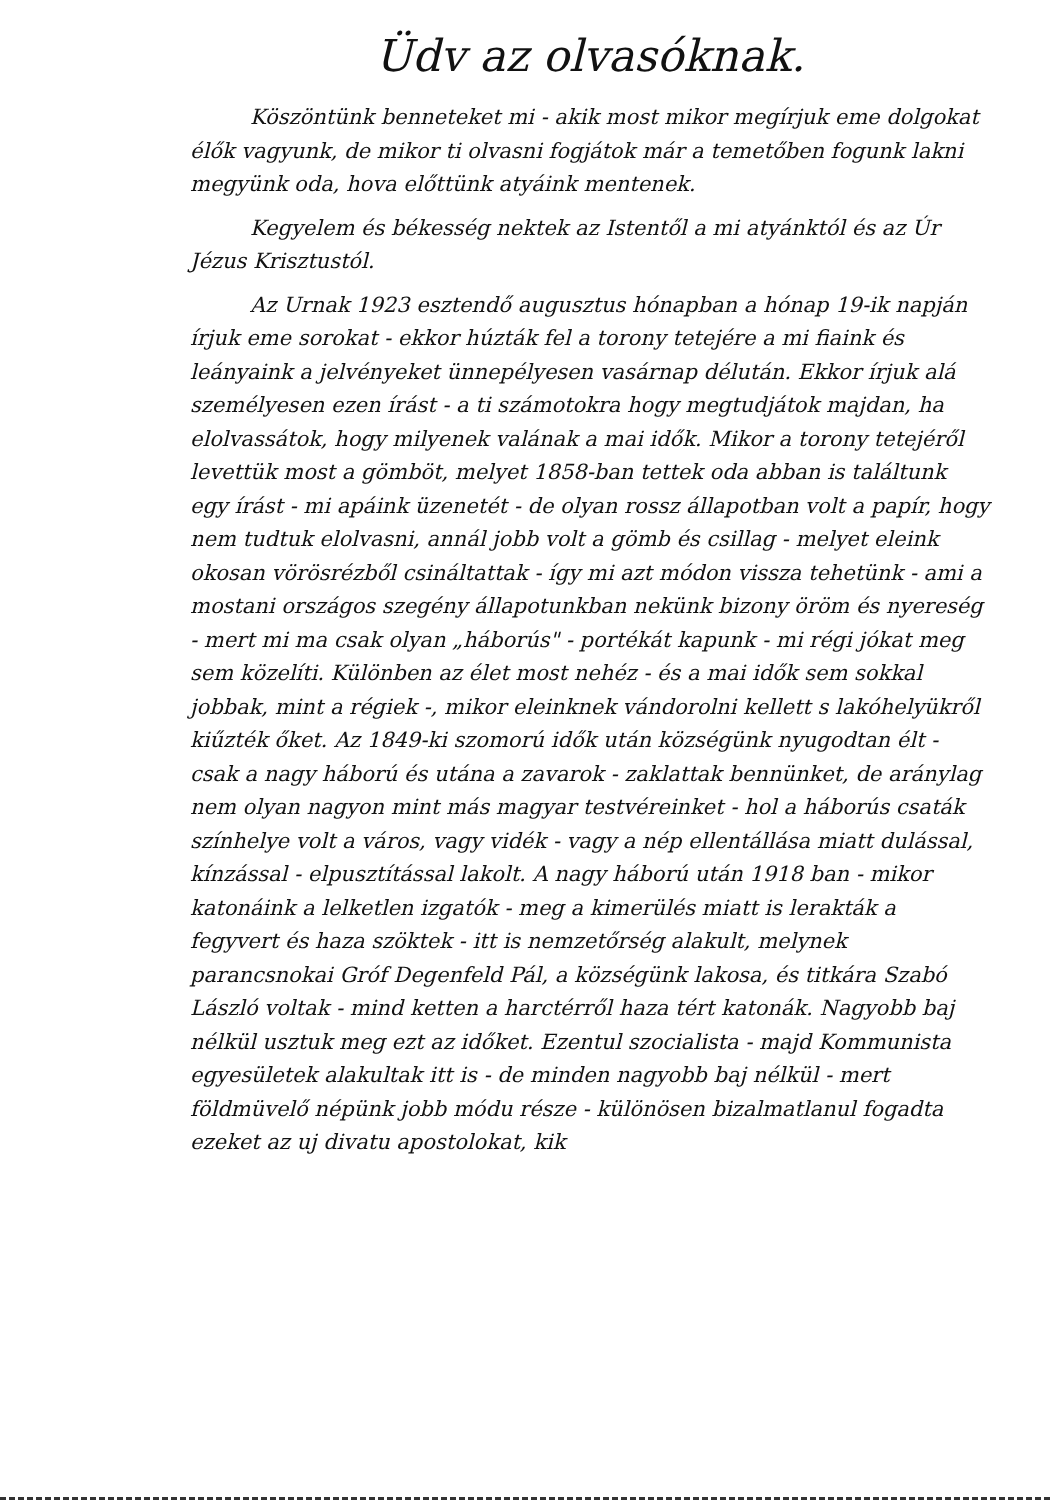Üdv az olvasóknak.
Köszöntünk benneteket mi - akik most mikor megírjuk eme dolgokat élők vagyunk, de mikor ti olvasni fogjátok már a temetőben fogunk lakni megyünk oda, hova előttünk atyáink mentenek.
Kegyelem és békesség nektek az Istentől a mi atyánktól és az Úr Jézus Krisztustól.
Az Urnak 1923 esztendő augusztus hónapban a hónap 19-ik napján írjuk eme sorokat - ekkor húzták fel a torony tetejére a mi fiaink és leányaink a jelvényeket ünnepélyesen vasárnap délután. Ekkor írjuk alá személyesen ezen írást - a ti számotokra hogy megtudjátok majdan, ha elolvassátok, hogy milyenek valának a mai idők. Mikor a torony tetejéről levettük most a gömböt, melyet 1858-ban tettek oda abban is találtunk egy írást - mi apáink üzenetét - de olyan rossz állapotban volt a papír, hogy nem tudtuk elolvasni, annál jobb volt a gömb és csillag - melyet eleink okosan vörösrézből csináltattak - így mi azt módon vissza tehetünk - ami a mostani országos szegény állapotunkban nekünk bizony öröm és nyereség - mert mi ma csak olyan „háborús" - portékát kapunk - mi régi jókat meg sem közelíti. Különben az élet most nehéz - és a mai idők sem sokkal jobbak, mint a régiek -, mikor eleinknek vándorolni kellett s lakóhelyükről kiűzték őket. Az 1849-ki szomorú idők után községünk nyugodtan élt - csak a nagy háború és utána a zavarok - zaklattak bennünket, de aránylag nem olyan nagyon mint más magyar testvéreinket - hol a háborús csaták színhelye volt a város, vagy vidék - vagy a nép ellentállása miatt dulással, kínzással - elpusztítással lakolt. A nagy háború után 1918 ban - mikor katonáink a lelketlen izgatók - meg a kimerülés miatt is lerakták a fegyvert és haza szöktek - itt is nemzetőrség alakult, melynek parancsnokai Gróf Degenfeld Pál, a községünk lakosa, és titkára Szabó László voltak - mind ketten a harctérről haza tért katonák. Nagyobb baj nélkül usztuk meg ezt az időket. Ezentul szocialista - majd Kommunista egyesületek alakultak itt is - de minden nagyobb baj nélkül - mert földmüvelő népünk jobb módu része - különösen bizalmatlanul fogadta ezeket az uj divatu apostolokat, kik